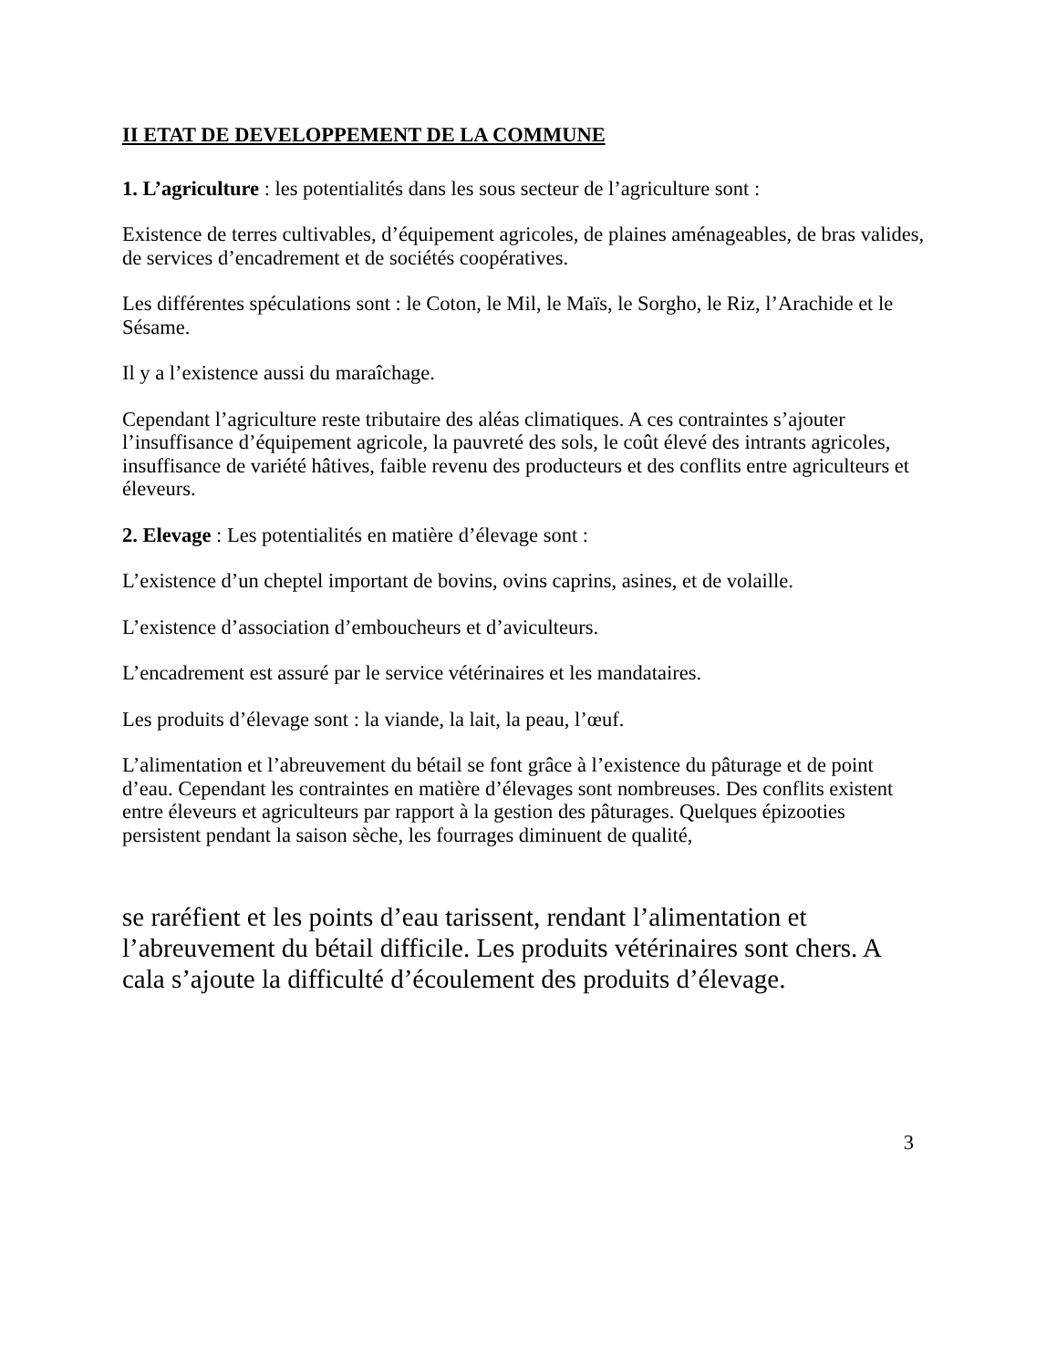II ETAT DE DEVELOPPEMENT DE LA COMMUNE
1. L’agriculture : les potentialités dans les sous secteur de l’agriculture sont :
Existence de terres cultivables, d’équipement agricoles, de plaines aménageables, de bras valides, de services d’encadrement et de sociétés coopératives.
Les différentes spéculations sont : le Coton, le Mil, le Maïs, le Sorgho, le Riz, l’Arachide et le Sésame.
Il y a l’existence aussi du maraîchage.
Cependant l’agriculture reste tributaire des aléas climatiques. A ces contraintes s’ajouter l’insuffisance d’équipement agricole, la pauvreté des sols, le coût élevé des intrants agricoles, insuffisance de variété hâtives, faible revenu des producteurs et des conflits entre agriculteurs et éleveurs.
2. Elevage : Les potentialités en matière d’élevage sont :
L’existence d’un cheptel important de bovins, ovins caprins, asines, et de volaille.
L’existence d’association d’emboucheurs et d’aviculteurs.
L’encadrement est assuré par le service vétérinaires et les mandataires.
Les produits d’élevage sont : la viande, la lait, la peau, l’œuf.
L’alimentation et l’abreuvement du bétail se font grâce à l’existence du pâturage et de point d’eau. Cependant les contraintes en matière d’élevages sont nombreuses. Des conflits existent entre éleveurs et agriculteurs par rapport à la gestion des pâturages. Quelques épizooties persistent pendant la saison sèche, les fourrages diminuent de qualité,
se raréfient et les points d’eau tarissent, rendant l’alimentation et l’abreuvement du bétail difficile. Les produits vétérinaires sont chers. A cala s’ajoute la difficulté d’écoulement des produits d’élevage.
3